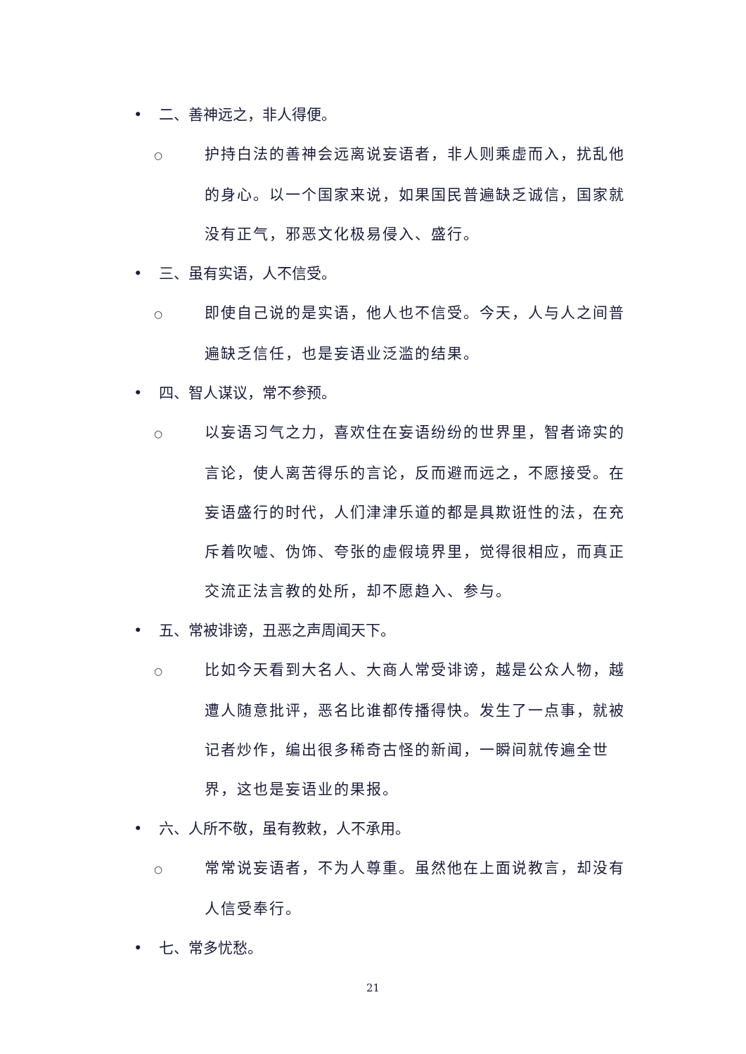• 二、善神远之，非人得便。
○ 护持白法的善神会远离说妄语者，非人则乘虚而入，扰乱他的身心。以一个国家来说，如果国民普遍缺乏诚信，国家就没有正气，邪恶文化极易侵入、盛行。
• 三、虽有实语，人不信受。
○ 即使自己说的是实语，他人也不信受。今天，人与人之间普遍缺乏信任，也是妄语业泛滥的结果。
• 四、智人谋议，常不参预。
○ 以妄语习气之力，喜欢住在妄语纷纷的世界里，智者谛实的言论，使人离苦得乐的言论，反而避而远之，不愿接受。在妄语盛行的时代，人们津津乐道的都是具欺诳性的法，在充斥着吹嘘、伪饰、夸张的虚假境界里，觉得很相应，而真正交流正法言教的处所，却不愿趋入、参与。
• 五、常被诽谤，丑恶之声周闻天下。
○ 比如今天看到大名人、大商人常受诽谤，越是公众人物，越遭人随意批评，恶名比谁都传播得快。发生了一点事，就被记者炒作，编出很多稀奇古怪的新闻，一瞬间就传遍全世界，这也是妄语业的果报。
• 六、人所不敬，虽有教敕，人不承用。
○ 常常说妄语者，不为人尊重。虽然他在上面说教言，却没有人信受奉行。
• 七、常多忧愁。
21